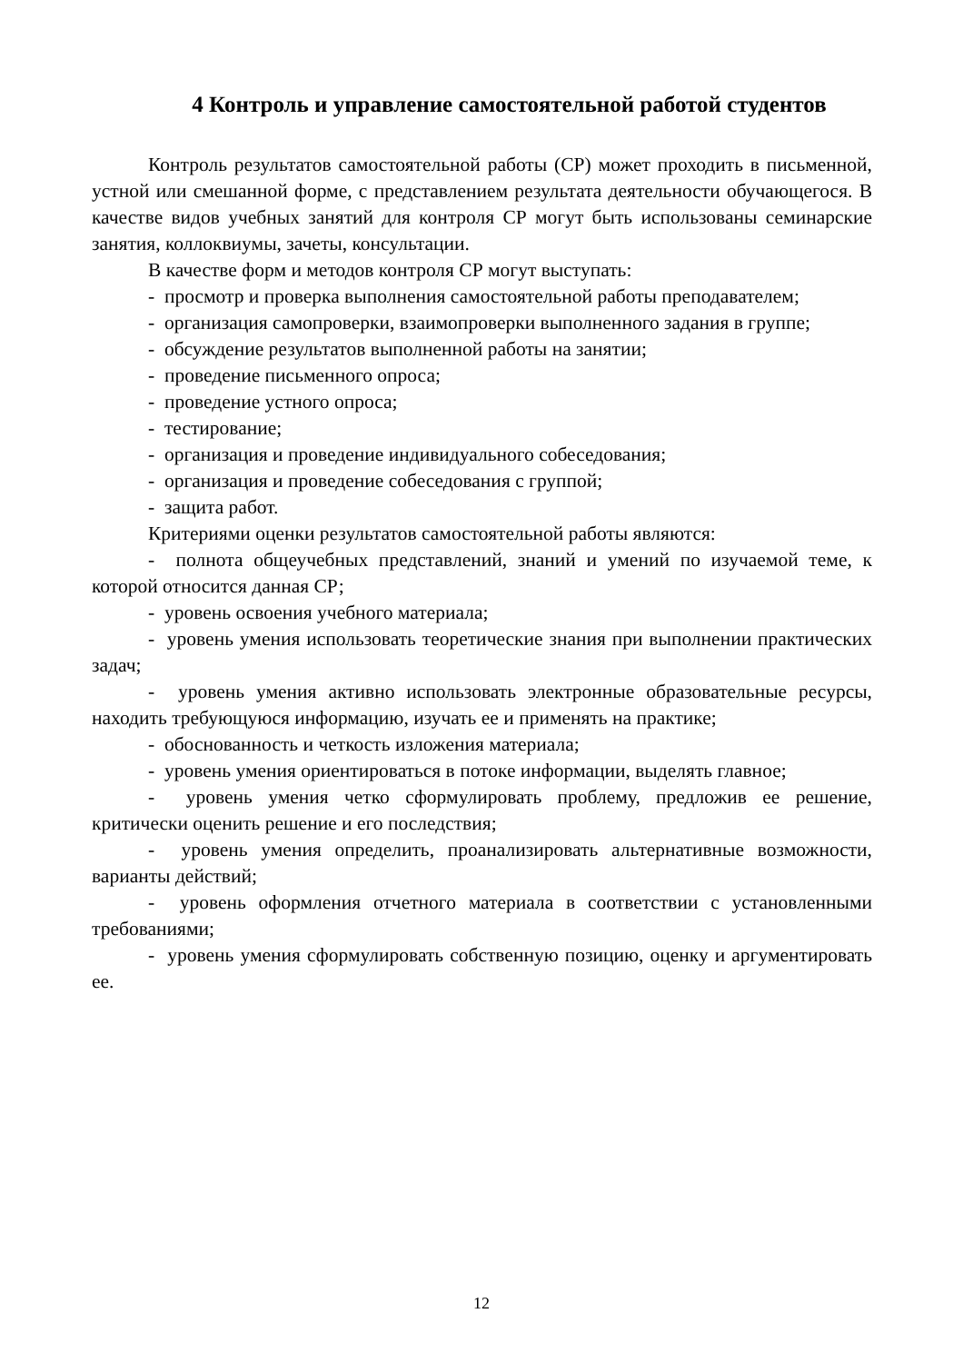4 Контроль и управление самостоятельной работой студентов
Контроль результатов самостоятельной работы (СР) может проходить в письменной, устной или смешанной форме, с представлением результата деятельности обучающегося. В качестве видов учебных занятий для контроля СР могут быть использованы семинарские занятия, коллоквиумы, зачеты, консультации.
В качестве форм и методов контроля СР могут выступать:
- просмотр и проверка выполнения самостоятельной работы преподавателем;
- организация самопроверки, взаимопроверки выполненного задания в группе;
- обсуждение результатов выполненной работы на занятии;
- проведение письменного опроса;
- проведение устного опроса;
- тестирование;
- организация и проведение индивидуального собеседования;
- организация и проведение собеседования с группой;
- защита работ.
Критериями оценки результатов самостоятельной работы являются:
- полнота общеучебных представлений, знаний и умений по изучаемой теме, к которой относится данная СР;
- уровень освоения учебного материала;
- уровень умения использовать теоретические знания при выполнении практических задач;
- уровень умения активно использовать электронные образовательные ресурсы, находить требующуюся информацию, изучать ее и применять на практике;
- обоснованность и четкость изложения материала;
- уровень умения ориентироваться в потоке информации, выделять главное;
- уровень умения четко сформулировать проблему, предложив ее решение, критически оценить решение и его последствия;
- уровень умения определить, проанализировать альтернативные возможности, варианты действий;
- уровень оформления отчетного материала в соответствии с установленными требованиями;
- уровень умения сформулировать собственную позицию, оценку и аргументировать ее.
12